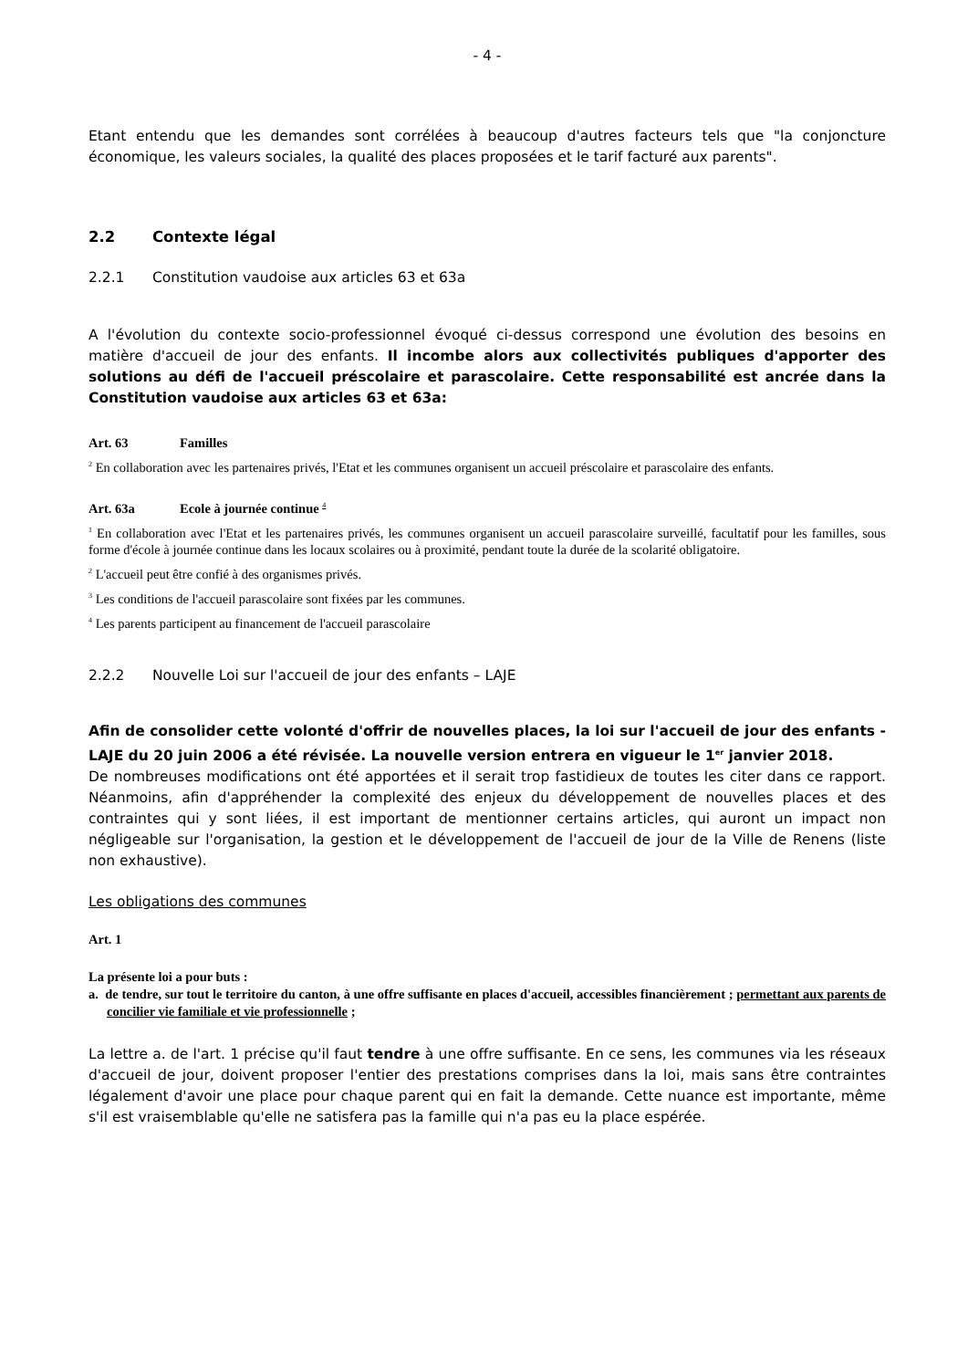- 4 -
Etant entendu que les demandes sont corrélées à beaucoup d'autres facteurs tels que "la conjoncture économique, les valeurs sociales, la qualité des places proposées et le tarif facturé aux parents".
2.2 Contexte légal
2.2.1 Constitution vaudoise aux articles 63 et 63a
A l'évolution du contexte socio-professionnel évoqué ci-dessus correspond une évolution des besoins en matière d'accueil de jour des enfants. Il incombe alors aux collectivités publiques d'apporter des solutions au défi de l'accueil préscolaire et parascolaire. Cette responsabilité est ancrée dans la Constitution vaudoise aux articles 63 et 63a:
Art. 63 Familles
<sup>2</sup> En collaboration avec les partenaires privés, l'Etat et les communes organisent un accueil préscolaire et parascolaire des enfants.
Art. 63a Ecole à journée continue <sup>4</sup>
<sup>1</sup> En collaboration avec l'Etat et les partenaires privés, les communes organisent un accueil parascolaire surveillé, facultatif pour les familles, sous forme d'école à journée continue dans les locaux scolaires ou à proximité, pendant toute la durée de la scolarité obligatoire.
<sup>2</sup> L'accueil peut être confié à des organismes privés.
<sup>3</sup> Les conditions de l'accueil parascolaire sont fixées par les communes.
<sup>4</sup> Les parents participent au financement de l'accueil parascolaire
2.2.2 Nouvelle Loi sur l'accueil de jour des enfants – LAJE
Afin de consolider cette volonté d'offrir de nouvelles places, la loi sur l'accueil de jour des enfants - LAJE du 20 juin 2006 a été révisée. La nouvelle version entrera en vigueur le 1<sup>er</sup> janvier 2018.
De nombreuses modifications ont été apportées et il serait trop fastidieux de toutes les citer dans ce rapport. Néanmoins, afin d'appréhender la complexité des enjeux du développement de nouvelles places et des contraintes qui y sont liées, il est important de mentionner certains articles, qui auront un impact non négligeable sur l'organisation, la gestion et le développement de l'accueil de jour de la Ville de Renens (liste non exhaustive).
Les obligations des communes
Art. 1
La présente loi a pour buts :
a. de tendre, sur tout le territoire du canton, à une offre suffisante en places d'accueil, accessibles financièrement ; permettant aux parents de concilier vie familiale et vie professionnelle ;
La lettre a. de l'art. 1 précise qu'il faut tendre à une offre suffisante. En ce sens, les communes via les réseaux d'accueil de jour, doivent proposer l'entier des prestations comprises dans la loi, mais sans être contraintes légalement d'avoir une place pour chaque parent qui en fait la demande. Cette nuance est importante, même s'il est vraisemblable qu'elle ne satisfera pas la famille qui n'a pas eu la place espérée.